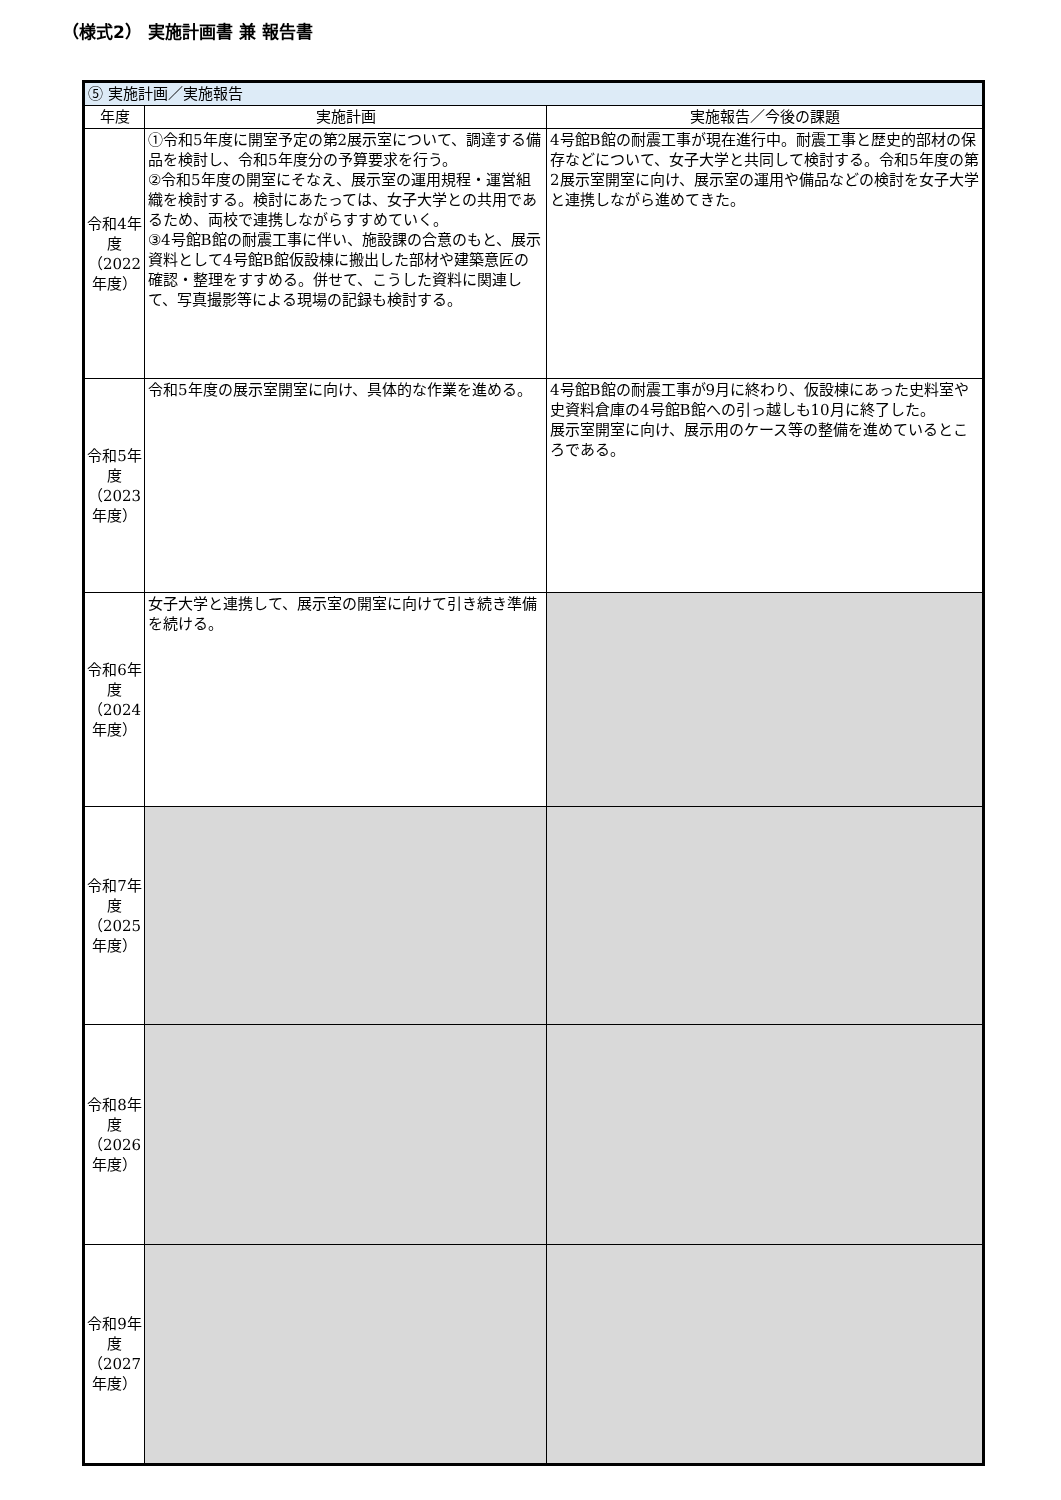（様式2） 実施計画書 兼 報告書
| ⑤ 実施計画／実施報告 | | |
| 年度 | 実施計画 | 実施報告／今後の課題 |
| 令和4年度（2022年度） | ①令和5年度に開室予定の第2展示室について、調達する備品を検討し、令和5年度分の予算要求を行う。 ②令和5年度の開室にそなえ、展示室の運用規程・運営組織を検討する。検討にあたっては、女子大学との共用であるため、両校で連携しながらすすめていく。 ③4号館B館の耐震工事に伴い、施設課の合意のもと、展示資料として4号館B館仮設棟に搬出した部材や建築意匠の確認・整理をすすめる。併せて、こうした資料に関連して、写真撮影等による現場の記録も検討する。 | 4号館B館の耐震工事が現在進行中。耐震工事と歴史的部材の保存などについて、女子大学と共同して検討する。令和5年度の第2展示室開室に向け、展示室の運用や備品などの検討を女子大学と連携しながら進めてきた。 |
| 令和5年度（2023年度） | 令和5年度の展示室開室に向け、具体的な作業を進める。 | 4号館B館の耐震工事が9月に終わり、仮設棟にあった史料室や史資料倉庫の4号館B館への引っ越しも10月に終了した。 展示室開室に向け、展示用のケース等の整備を進めているところである。 |
| 令和6年度（2024年度） | 女子大学と連携して、展示室の開室に向けて引き続き準備を続ける。 | |
| 令和7年度（2025年度） | | |
| 令和8年度（2026年度） | | |
| 令和9年度（2027年度） | | |